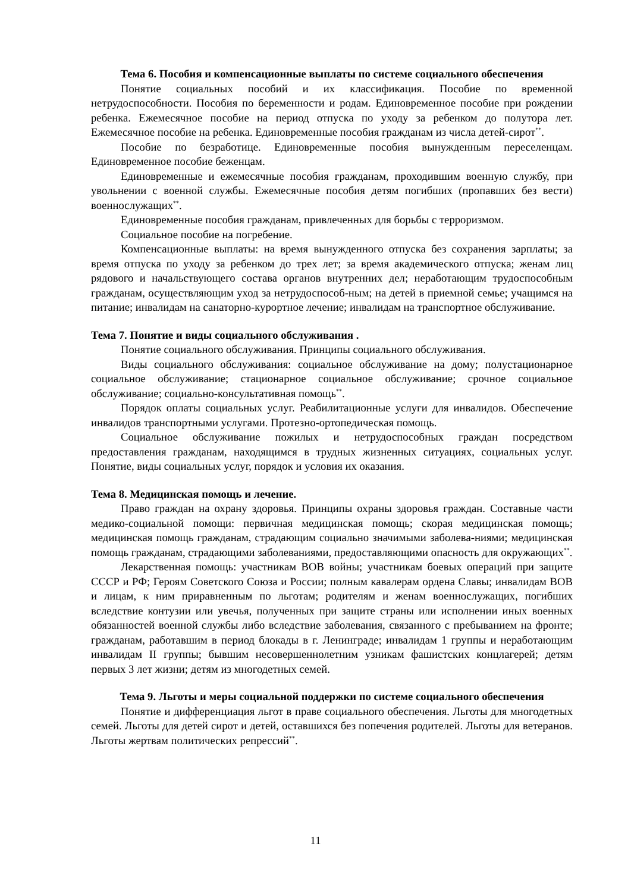Тема 6. Пособия и компенсационные выплаты по системе социального обеспечения
Понятие социальных пособий и их классификация. Пособие по временной нетрудоспособности. Пособия по беременности и родам. Единовременное пособие при рождении ребенка. Ежемесячное пособие на период отпуска по уходу за ребенком до полутора лет. Ежемесячное пособие на ребенка. Единовременные пособия гражданам из числа детей-сирот<sup>**</sup>.
Пособие по безработице. Единовременные пособия вынужденным переселенцам. Единовременное пособие беженцам.
Единовременные и ежемесячные пособия гражданам, проходившим военную службу, при увольнении с военной службы. Ежемесячные пособия детям погибших (пропавших без вести) военнослужащих<sup>**</sup>.
Единовременные пособия гражданам, привлеченных для борьбы с терроризмом.
Социальное пособие на погребение.
Компенсационные выплаты: на время вынужденного отпуска без сохранения зарплаты; за время отпуска по уходу за ребенком до трех лет; за время академического отпуска; женам лиц рядового и начальствующего состава органов внутренних дел; неработающим трудоспособным гражданам, осуществляющим уход за нетрудоспособ-ным; на детей в приемной семье; учащимся на питание; инвалидам на санаторно-курортное лечение; инвалидам на транспортное обслуживание.
Тема 7. Понятие и виды социального обслуживания .
Понятие социального обслуживания. Принципы социального обслуживания.
Виды социального обслуживания: социальное обслуживание на дому; полустационарное социальное обслуживание; стационарное социальное обслуживание; срочное социальное обслуживание; социально-консультативная помощь<sup>**</sup>.
Порядок оплаты социальных услуг. Реабилитационные услуги для инвалидов. Обеспечение инвалидов транспортными услугами. Протезно-ортопедическая помощь.
Социальное обслуживание пожилых и нетрудоспособных граждан посредством предоставления гражданам, находящимся в трудных жизненных ситуациях, социальных услуг. Понятие, виды социальных услуг, порядок и условия их оказания.
Тема 8. Медицинская помощь и лечение.
Право граждан на охрану здоровья. Принципы охраны здоровья граждан. Составные части медико-социальной помощи: первичная медицинская помощь; скорая медицинская помощь; медицинская помощь гражданам, страдающим социально значимыми заболева-ниями; медицинская помощь гражданам, страдающими заболеваниями, предоставляющими опасность для окружающих<sup>**</sup>.
Лекарственная помощь: участникам ВОВ войны; участникам боевых операций при защите СССР и РФ; Героям Советского Союза и России; полным кавалерам ордена Славы; инвалидам ВОВ и лицам, к ним приравненным по льготам; родителям и женам военнослужащих, погибших вследствие контузии или увечья, полученных при защите страны или исполнении иных военных обязанностей военной службы либо вследствие заболевания, связанного с пребыванием на фронте; гражданам, работавшим в период блокады в г. Ленинграде; инвалидам 1 группы и неработающим инвалидам II группы; бывшим несовершеннолетним узникам фашистских концлагерей; детям первых 3 лет жизни; детям из многодетных семей.
Тема 9. Льготы и меры социальной поддержки по системе социального обеспечения
Понятие и дифференциация льгот в праве социального обеспечения. Льготы для многодетных семей. Льготы для детей сирот и детей, оставшихся без попечения родителей. Льготы для ветеранов. Льготы жертвам политических репрессий<sup>**</sup>.
11